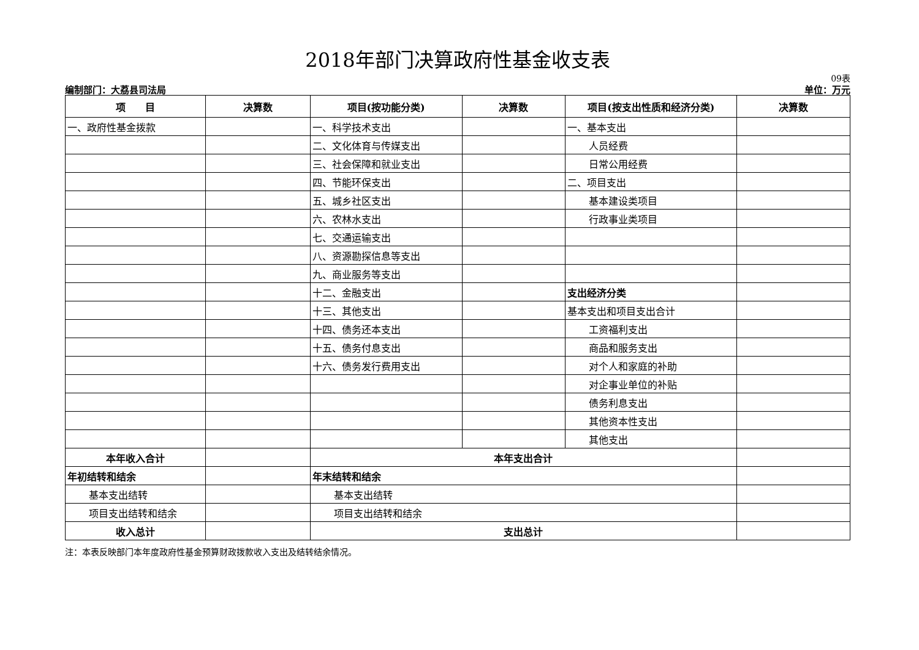2018年部门决算政府性基金收支表
09表
编制部门：大荔县司法局 单位：万元
| 项 目 | 决算数 | 项目(按功能分类) | 决算数 | 项目(按支出性质和经济分类) | 决算数 |
| --- | --- | --- | --- | --- | --- |
| 一、政府性基金拨款 | | 一、科学技术支出 | | 一、基本支出 | |
| | | 二、文化体育与传媒支出 | | 人员经费 | |
| | | 三、社会保障和就业支出 | | 日常公用经费 | |
| | | 四、节能环保支出 | | 二、项目支出 | |
| | | 五、城乡社区支出 | | 基本建设类项目 | |
| | | 六、农林水支出 | | 行政事业类项目 | |
| | | 七、交通运输支出 | | | |
| | | 八、资源勘探信息等支出 | | | |
| | | 九、商业服务等支出 | | | |
| | | 十二、金融支出 | | 支出经济分类 | |
| | | 十三、其他支出 | | 基本支出和项目支出合计 | |
| | | 十四、债务还本支出 | | 工资福利支出 | |
| | | 十五、债务付息支出 | | 商品和服务支出 | |
| | | 十六、债务发行费用支出 | | 对个人和家庭的补助 | |
| | | | | 对企事业单位的补贴 | |
| | | | | 债务利息支出 | |
| | | | | 其他资本性支出 | |
| | | | | 其他支出 | |
| 本年收入合计 | | 本年支出合计 | | | |
| 年初结转和结余 | | 年末结转和结余 | | | |
| 基本支出结转 | | 基本支出结转 | | | |
| 项目支出结转和结余 | | 项目支出结转和结余 | | | |
| 收入总计 | | 支出总计 | | | |
注：本表反映部门本年度政府性基金预算财政拨款收入支出及结转结余情况。